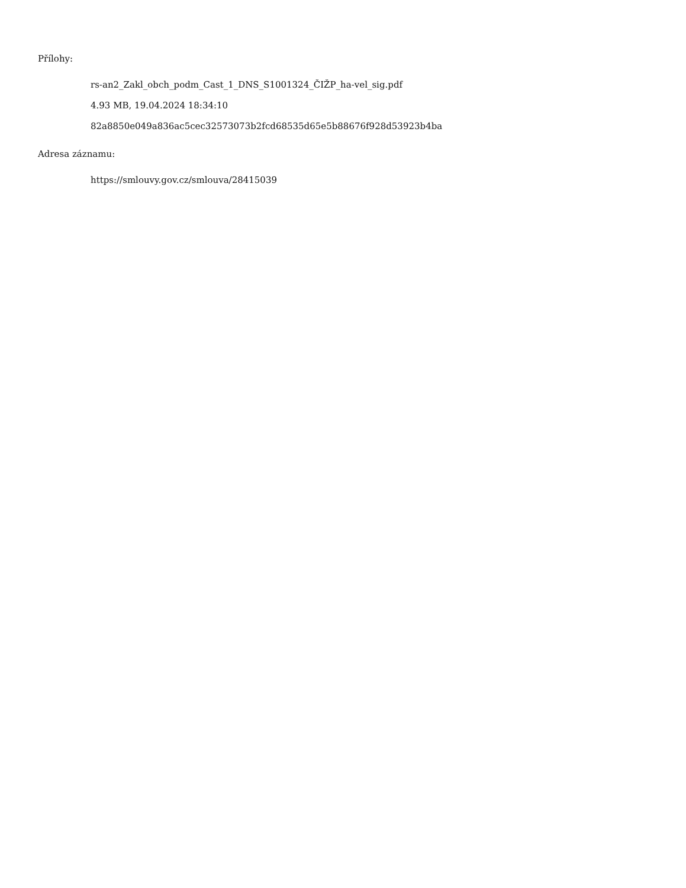Přílohy:
rs-an2_Zakl_obch_podm_Cast_1_DNS_S1001324_ČIŽP_ha-vel_sig.pdf
4.93 MB, 19.04.2024 18:34:10
82a8850e049a836ac5cec32573073b2fcd68535d65e5b88676f928d53923b4ba
Adresa záznamu:
https://smlouvy.gov.cz/smlouva/28415039